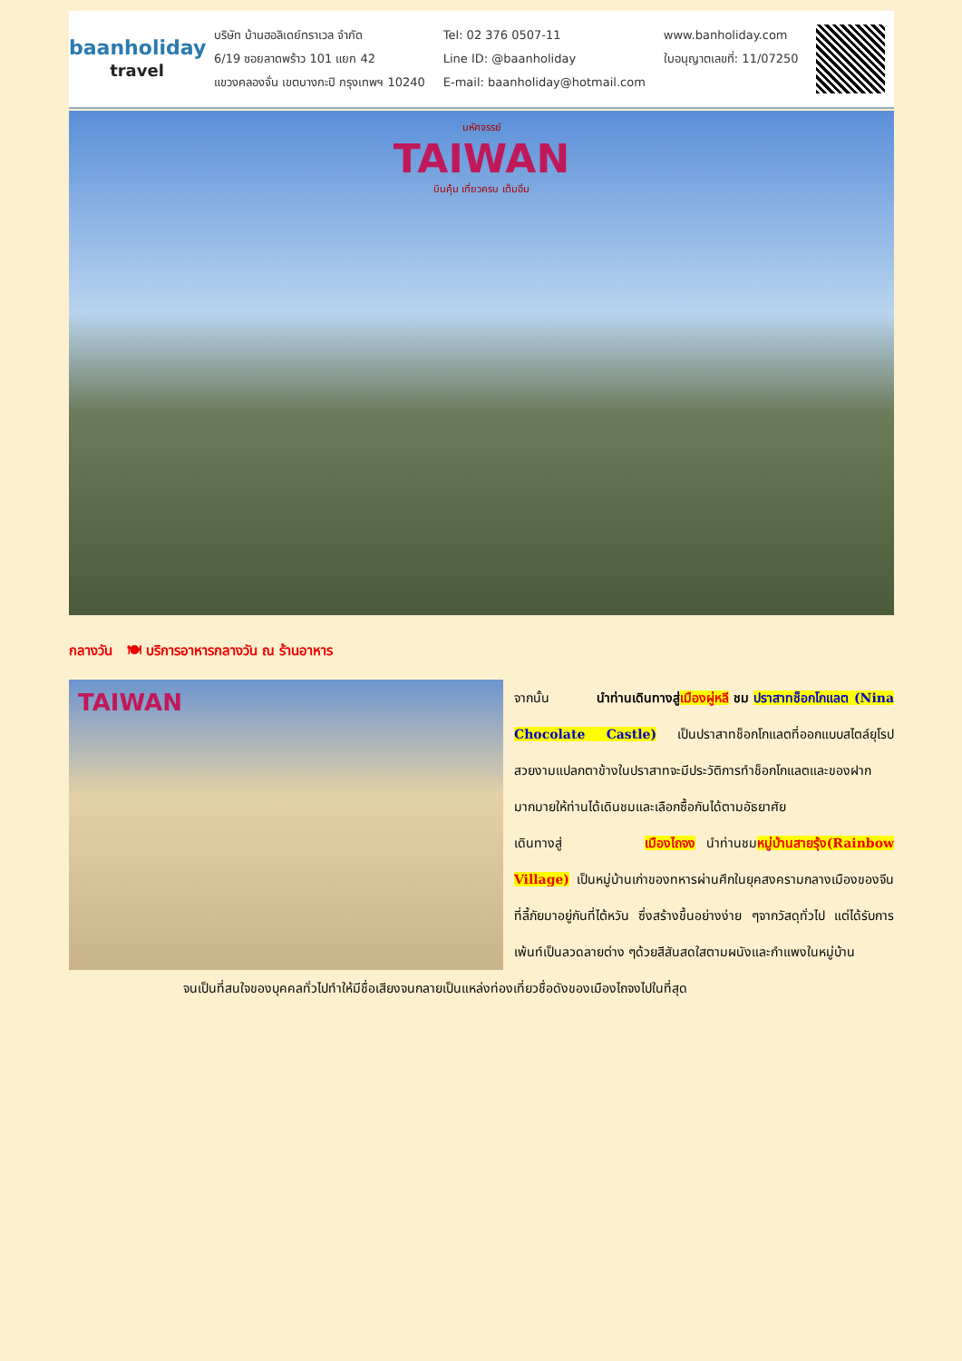baanholiday
travel
บริษัท บ้านฮอลิเดย์ทราเวล จำกัด
6/19 ซอยลาดพร้าว 101 แยก 42
แขวงคลองจั่น เขตบางกะปิ กรุงเทพฯ 10240
Tel: 02 376 0507-11
Line ID: @baanholiday
E-mail: baanholiday@hotmail.com
www.banholiday.com
ใบอนุญาตเลขที่: 11/07250
มหัศจรรย์
TAIWAN
บินคุ้ม เที่ยวครบ เต็มอิ่ม
กลางวัน 🍽 บริการอาหารกลางวัน ณ ร้านอาหาร
TAIWAN
จากนั้น นำท่านเดินทางสู่เมืองผู่หลี ชม ปราสาทช็อกโกแลต (Nina Chocolate Castle) เป็นปราสาทช็อกโกแลตที่ออกแบบสไตล์ยุโรปสวยงามแปลกตาข้างในปราสาทจะมีประวัติการทำช็อกโกแลตและของฝากมากมายให้ท่านได้เดินชมและเลือกซื้อกันได้ตามอัธยาศัย
เดินทางสู่ เมืองไถจง นำท่านชมหมู่บ้านสายรุ้ง(Rainbow Village) เป็นหมู่บ้านเก่าของทหารผ่านศึกในยุคสงครามกลางเมืองของจีนที่ลี้ภัยมาอยู่กันที่ไต้หวัน ซึ่งสร้างขึ้นอย่างง่าย ๆจากวัสดุทั่วไป แต่ได้รับการเพ้นท์เป็นลวดลายต่าง ๆด้วยสีสันสดใสตามผนังและกำแพงในหมู่บ้าน
จนเป็นที่สนใจของบุคคลทั่วไปทำให้มีชื่อเสียงจนกลายเป็นแหล่งท่องเที่ยวชื่อดังของเมืองไถจงไปในที่สุด